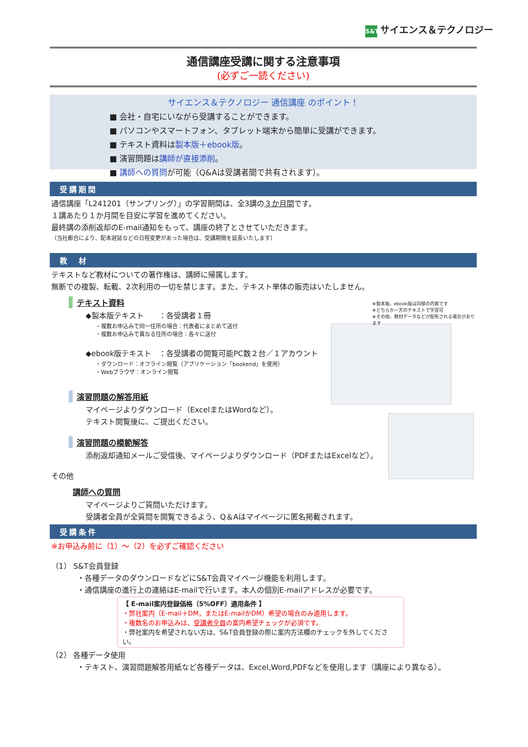S&T サイエンス＆テクノロジー
通信講座受講に関する注意事項
(必ずご一読ください)
サイエンス＆テクノロジー 通信講座 のポイント！
■ 会社・自宅にいながら受講することができます。
■ パソコンやスマートフォン、タブレット端末から簡単に受講ができます。
■ テキスト資料は製本版＋ebook版。
■ 演習問題は講師が直接添削。
■ 講師への質問が可能（Q&Aは受講者間で共有されます）。
受講期間
通信講座「L241201（サンプリング）」の学習期間は、全3講の３か月間です。
１講あたり１か月間を目安に学習を進めてください。
最終講の添削返却のE-mail通知をもって、講座の終了とさせていただきます。
（当社都合により、配本遅延などの日程変更があった場合は、受講期間を延長いたします）
教　材
テキストなど教材についての著作権は、講師に帰属します。
無断での複製、転載、2次利用の一切を禁じます。また、テキスト単体の販売はいたしません。
※製本版、ebook版は同様の内容です
※どちらか一方のテキストで学習可
※その他、教材データなどが配布される場合があります
テキスト資料
◆製本版テキスト　　：各受講者１冊
・複数お申込みで同一住所の場合：代表者にまとめて送付
・複数お申込みで異なる住所の場合：各々に送付
◆ebook版テキスト　：各受講者の閲覧可能PC数２台／１アカウント
・ダウンロード：オフライン閲覧（アプリケーション「bookend」を使用）
・Webブラウザ：オンライン閲覧
演習問題の解答用紙
マイページよりダウンロード（ExcelまたはWordなど）。
テキスト閲覧後に、ご提出ください。
演習問題の模範解答
添削返却通知メールご受信後、マイページよりダウンロード（PDFまたはExcelなど）。
その他
講師への質問
マイページよりご質問いただけます。
受講者全員が全質問を閲覧できるよう、Q＆Aはマイページに匿名掲載されます。
受講条件
※お申込み前に（1）～（2）を必ずご確認ください
（1） S&T会員登録
・各種データのダウンロードなどにS&T会員マイページ機能を利用します。
・通信講座の進行上の連絡はE-mailで行います。本人の個別E-mailアドレスが必要です。
【 E-mail案内登録価格（5%OFF）適用条件 】
・弊社案内（E-mail＋DM，またはE-mailかDM）希望の場合のみ適用します。
・複数名のお申込みは、受講者全員の案内希望チェックが必須です。
・弊社案内を希望されない方は、S&T会員登録の際に案内方法欄のチェックを外してください。
（2） 各種データ使用
・テキスト、演習問題解答用紙など各種データは、Excel,Word,PDFなどを使用します（講座により異なる）。